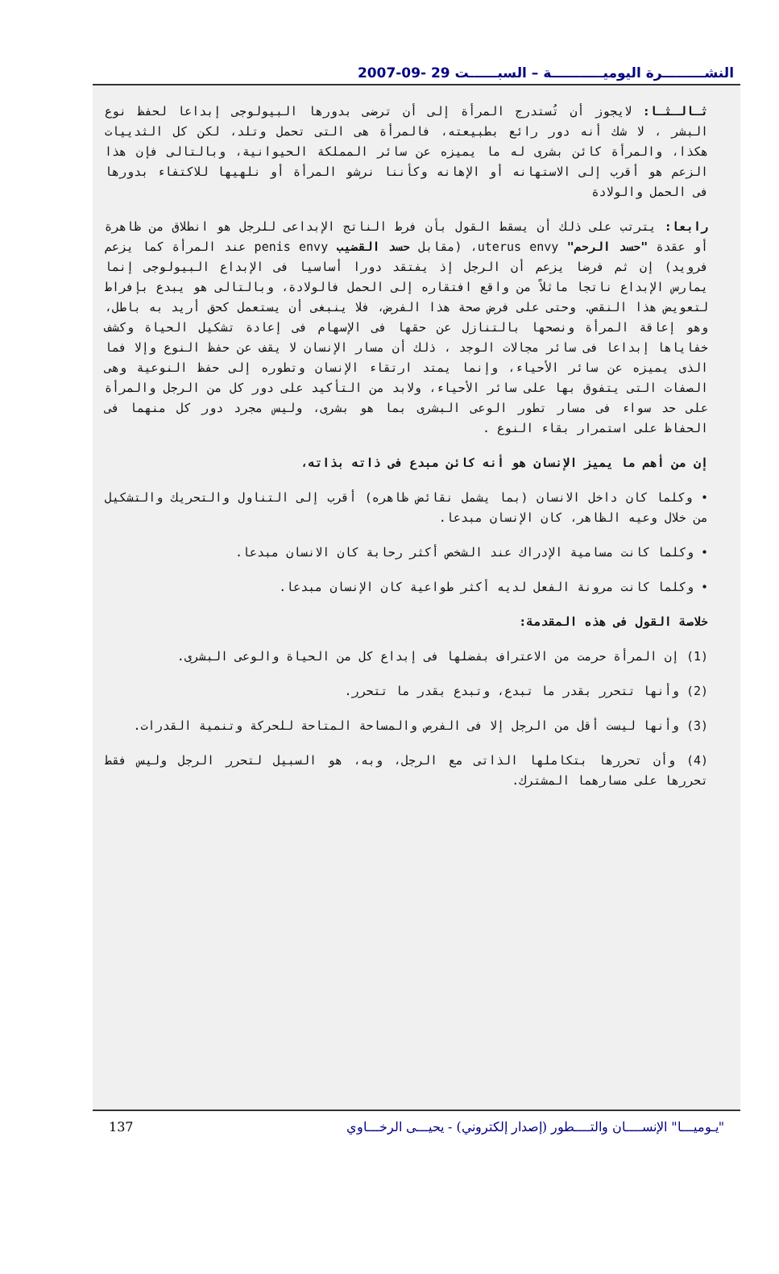النشـــــــــرة اليوميـــــــــــة – السبــــــت 29 -09-2007
ثـالـثـا: لايجوز أن تُستدرج المرأة إلى أن ترضى بدورها البيولوجى إبداعا لحفظ نوع البشر ، لا شك أنه دور رائع بطبيعته، فالمرأة هى التى تحمل وتلد، لكن كل الثدييات هكذا، والمرأة كائن بشرى له ما يميزه عن سائر المملكة الحيوانية، وبالتالى فإن هذا الزعم هو أقرب إلى الاستهانه أو الإهانه وكأننا نرشو المرأة أو نلهيها للاكتفاء بدورها فى الحمل والولادة
رابعا: يترتب على ذلك أن يسقط القول بأن فرط الناتج الإبداعى للرجل هو انطلاق من ظاهرة أو عقدة "حسد الرحم" uterus envy، (مقابل حسد القضيب penis envy عند المرأة كما يزعم فرويد) إن ثم فرضا يزعم أن الرجل إذ يفتقد دورا أساسيا فى الإبداع البيولوجى إنما يمارس الإبداع ناتجا ماثلاً من واقع افتقاره إلى الحمل فالولادة، وبالتالى هو يبدع بإفراط لتعويض هذا النقص. وحتى على فرض صحة هذا الفرض، فلا ينبغى أن يستعمل كحق أريد به باطل، وهو إعاقة المرأة ونصحها بالتنازل عن حقها فى الإسهام فى إعادة تشكيل الحياة وكشف خفاياها إبداعا فى سائر مجالات الوجد ، ذلك أن مسار الإنسان لا يقف عن حفظ النوع وإلا فما الذى يميزه عن سائر الأحياء، وإنما يمتد ارتقاء الإنسان وتطوره إلى حفظ النوعية وهى الصفات التى يتفوق بها على سائر الأحياء، ولابد من التأكيد على دور كل من الرجل والمرأة على حد سواء فى مسار تطور الوعى البشرى بما هو بشرى، وليس مجرد دور كل منهما فى الحفاظ على استمرار بقاء النوع .
إن من أهم ما يميز الإنسان هو أنه كائن مبدع فى ذاته بذاته،
• وكلما كان داخل الانسان (بما يشمل نقائض ظاهره) أقرب إلى التناول والتحريك والتشكيل من خلال وعيه الظاهر، كان الإنسان مبدعا.
• وكلما كانت مسامية الإدراك عند الشخص أكثر رحابة كان الانسان مبدعا.
• وكلما كانت مرونة الفعل لديه أكثر طواعية كان الإنسان مبدعا.
خلاصة القول فى هذه المقدمة:
(1) إن المرأة حرمت من الاعتراف بفضلها فى إبداع كل من الحياة والوعى البشرى.
(2) وأنها تتحرر بقدر ما تبدع، وتبدع بقدر ما تتحرر.
(3) وأنها ليست أقل من الرجل إلا فى الفرص والمساحة المتاحة للحركة وتنمية القدرات.
(4) وأن تحررها بتكاملها الذاتى مع الرجل، وبه، هو السبيل لتحرر الرجل وليس فقط تحررها على مسارهما المشترك.
137 "يـوميـــا" الإنســــان والتــــطور (إصدار إلكتروني) - يحيـــى الرخـــاوي